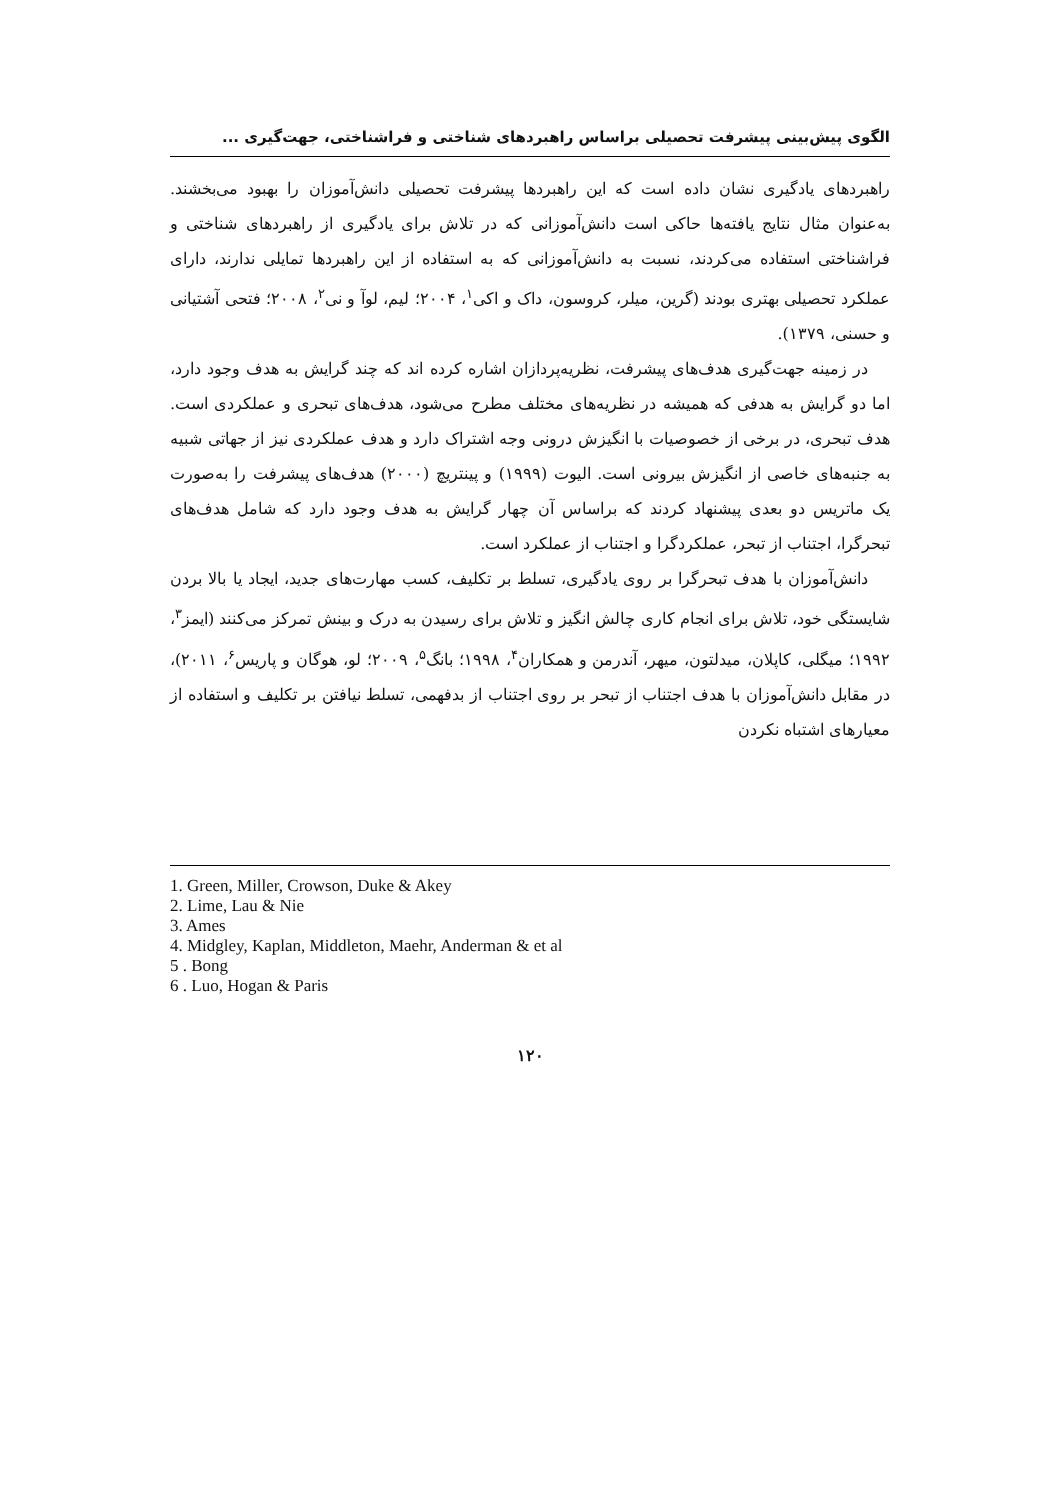الگوی پیش‌بینی پیشرفت تحصیلی براساس راهبردهای شناختی و فراشناختی، جهت‌گیری ...
راهبردهای یادگیری نشان داده است که این راهبردها پیشرفت تحصیلی دانش‌آموزان را بهبود می‌بخشند. به‌عنوان مثال نتایج یافته‌ها حاکی است دانش‌آموزانی که در تلاش برای یادگیری از راهبردهای شناختی و فراشناختی استفاده می‌کردند، نسبت به دانش‌آموزانی که به استفاده از این راهبردها تمایلی ندارند، دارای عملکرد تحصیلی بهتری بودند (گرین، میلر، کروسون، داک و اکی<sup>۱</sup>، ۲۰۰۴؛ لیم، لوآ و نی<sup>۲</sup>، ۲۰۰۸؛ فتحی آشتیانی و حسنی، ۱۳۷۹).
در زمینه جهت‌گیری هدف‌های پیشرفت، نظریه‌پردازان اشاره کرده اند که چند گرایش به هدف وجود دارد، اما دو گرایش به هدفی که همیشه در نظریه‌های مختلف مطرح می‌شود، هدف‌های تبحری و عملکردی است. هدف تبحری، در برخی از خصوصیات با انگیزش درونی وجه اشتراک دارد و هدف عملکردی نیز از جهاتی شبیه به جنبه‌های خاصی از انگیزش بیرونی است. الیوت (۱۹۹۹) و پینتریچ (۲۰۰۰) هدف‌های پیشرفت را به‌صورت یک ماتریس دو بعدی پیشنهاد کردند که براساس آن چهار گرایش به هدف وجود دارد که شامل هدف‌های تبحرگرا، اجتناب از تبحر، عملکردگرا و اجتناب از عملکرد است.
دانش‌آموزان با هدف تبحرگرا بر روی یادگیری، تسلط بر تکلیف، کسب مهارت‌های جدید، ایجاد یا بالا بردن شایستگی خود، تلاش برای انجام کاری چالش انگیز و تلاش برای رسیدن به درک و بینش تمرکز می‌کنند (ایمز<sup>۳</sup>، ۱۹۹۲؛ میگلی، کاپلان، میدلتون، میهر، آندرمن و همکاران<sup>۴</sup>، ۱۹۹۸؛ بانگ<sup>۵</sup>، ۲۰۰۹؛ لو، هوگان و پاریس<sup>۶</sup>، ۲۰۱۱)، در مقابل دانش‌آموزان با هدف اجتناب از تبحر بر روی اجتناب از بدفهمی، تسلط نیافتن بر تکلیف و استفاده از معیارهای اشتباه نکردن
1. Green, Miller, Crowson, Duke & Akey
2. Lime, Lau & Nie
3. Ames
4. Midgley, Kaplan, Middleton, Maehr, Anderman & et al
5 . Bong
6 . Luo, Hogan & Paris
۱۲۰